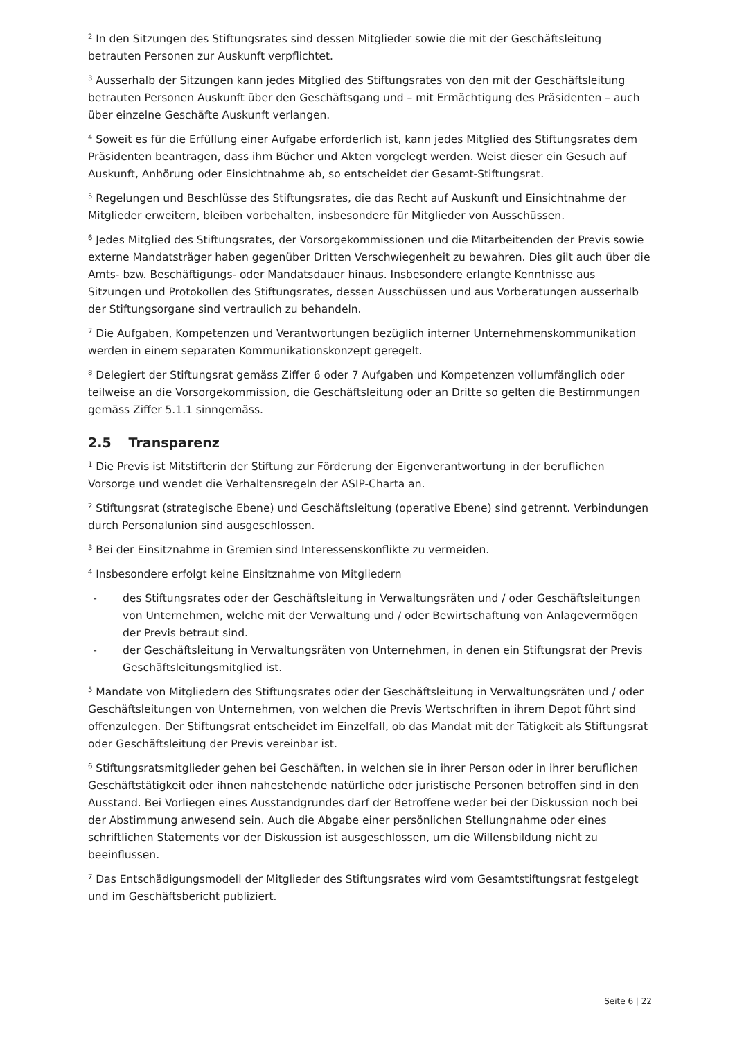<sup>2</sup> In den Sitzungen des Stiftungsrates sind dessen Mitglieder sowie die mit der Geschäftsleitung betrauten Personen zur Auskunft verpflichtet.
<sup>3</sup> Ausserhalb der Sitzungen kann jedes Mitglied des Stiftungsrates von den mit der Geschäftsleitung betrauten Personen Auskunft über den Geschäftsgang und – mit Ermächtigung des Präsidenten – auch über einzelne Geschäfte Auskunft verlangen.
<sup>4</sup> Soweit es für die Erfüllung einer Aufgabe erforderlich ist, kann jedes Mitglied des Stiftungsrates dem Präsidenten beantragen, dass ihm Bücher und Akten vorgelegt werden. Weist dieser ein Gesuch auf Auskunft, Anhörung oder Einsichtnahme ab, so entscheidet der Gesamt-Stiftungsrat.
<sup>5</sup> Regelungen und Beschlüsse des Stiftungsrates, die das Recht auf Auskunft und Einsichtnahme der Mitglieder erweitern, bleiben vorbehalten, insbesondere für Mitglieder von Ausschüssen.
<sup>6</sup> Jedes Mitglied des Stiftungsrates, der Vorsorgekommissionen und die Mitarbeitenden der Previs sowie externe Mandatsträger haben gegenüber Dritten Verschwiegenheit zu bewahren. Dies gilt auch über die Amts- bzw. Beschäftigungs- oder Mandatsdauer hinaus. Insbesondere erlangte Kenntnisse aus Sitzungen und Protokollen des Stiftungsrates, dessen Ausschüssen und aus Vorberatungen ausserhalb der Stiftungsorgane sind vertraulich zu behandeln.
<sup>7</sup> Die Aufgaben, Kompetenzen und Verantwortungen bezüglich interner Unternehmenskommunikation werden in einem separaten Kommunikationskonzept geregelt.
<sup>8</sup> Delegiert der Stiftungsrat gemäss Ziffer 6 oder 7 Aufgaben und Kompetenzen vollumfänglich oder teilweise an die Vorsorgekommission, die Geschäftsleitung oder an Dritte so gelten die Bestimmungen gemäss Ziffer 5.1.1 sinngemäss.
2.5 Transparenz
<sup>1</sup> Die Previs ist Mitstifterin der Stiftung zur Förderung der Eigenverantwortung in der beruflichen Vorsorge und wendet die Verhaltensregeln der ASIP-Charta an.
<sup>2</sup> Stiftungsrat (strategische Ebene) und Geschäftsleitung (operative Ebene) sind getrennt. Verbindungen durch Personalunion sind ausgeschlossen.
<sup>3</sup> Bei der Einsitznahme in Gremien sind Interessenskonflikte zu vermeiden.
<sup>4</sup> Insbesondere erfolgt keine Einsitznahme von Mitgliedern
- des Stiftungsrates oder der Geschäftsleitung in Verwaltungsräten und / oder Geschäftsleitungen von Unternehmen, welche mit der Verwaltung und / oder Bewirtschaftung von Anlagevermögen der Previs betraut sind.
- der Geschäftsleitung in Verwaltungsräten von Unternehmen, in denen ein Stiftungsrat der Previs Geschäftsleitungsmitglied ist.
<sup>5</sup> Mandate von Mitgliedern des Stiftungsrates oder der Geschäftsleitung in Verwaltungsräten und / oder Geschäftsleitungen von Unternehmen, von welchen die Previs Wertschriften in ihrem Depot führt sind offenzulegen. Der Stiftungsrat entscheidet im Einzelfall, ob das Mandat mit der Tätigkeit als Stiftungsrat oder Geschäftsleitung der Previs vereinbar ist.
<sup>6</sup> Stiftungsratsmitglieder gehen bei Geschäften, in welchen sie in ihrer Person oder in ihrer beruflichen Geschäftstätigkeit oder ihnen nahestehende natürliche oder juristische Personen betroffen sind in den Ausstand. Bei Vorliegen eines Ausstandgrundes darf der Betroffene weder bei der Diskussion noch bei der Abstimmung anwesend sein. Auch die Abgabe einer persönlichen Stellungnahme oder eines schriftlichen Statements vor der Diskussion ist ausgeschlossen, um die Willensbildung nicht zu beeinflussen.
<sup>7</sup> Das Entschädigungsmodell der Mitglieder des Stiftungsrates wird vom Gesamtstiftungsrat festgelegt und im Geschäftsbericht publiziert.
Seite 6 | 22